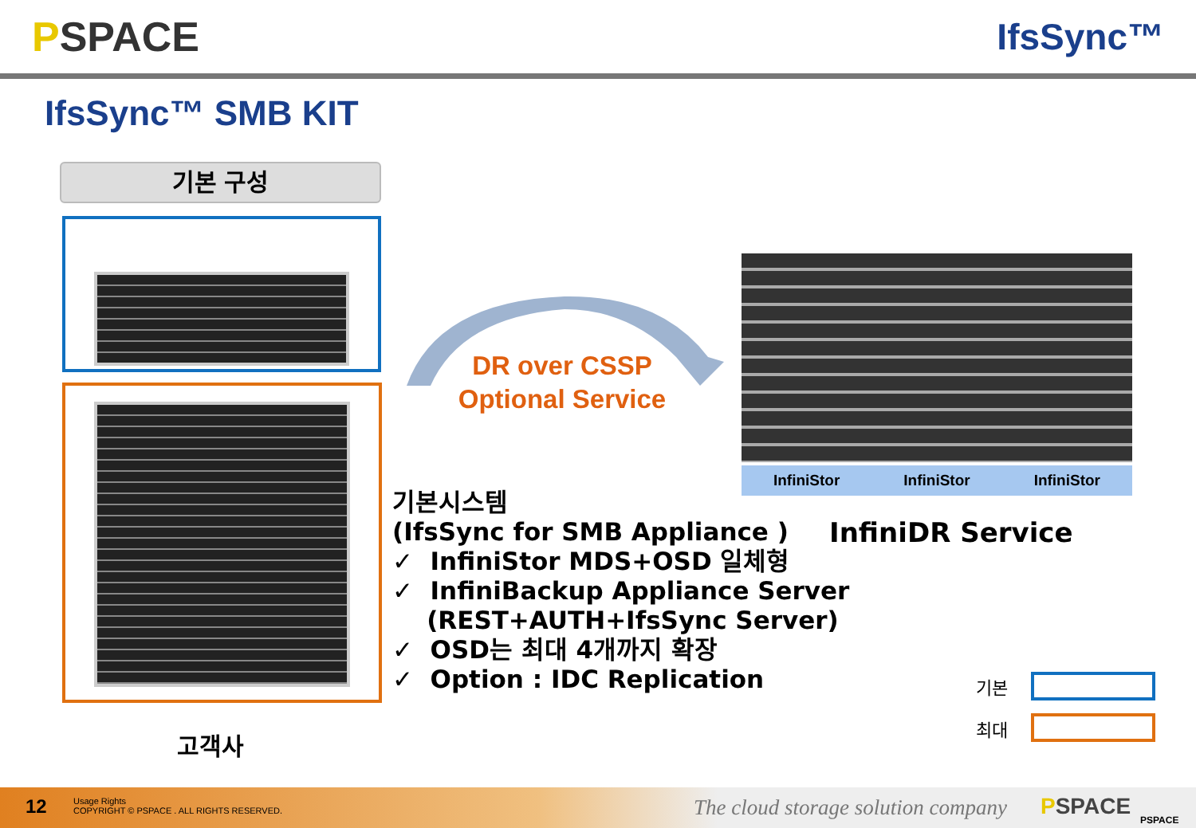PSPACE IfsSync™
IfsSync™ SMB KIT
기본 구성
InfiniStor InfiniStor InfiniStor
DR over CSSP
Optional Service
기본시스템
(IfsSync for SMB Appliance )
✓ InfiniStor MDS+OSD 일체형
✓ InfiniBackup Appliance Server
(REST+AUTH+IfsSync Server)
✓ OSD는 최대 4개까지 확장
✓ Option : IDC Replication
InfiniDR Service
기본
최대
고객사
12
Usage Rights
COPYRIGHT © PSPACE . ALL RIGHTS RESERVED.
The cloud storage solution company
PSPACE PSPACE